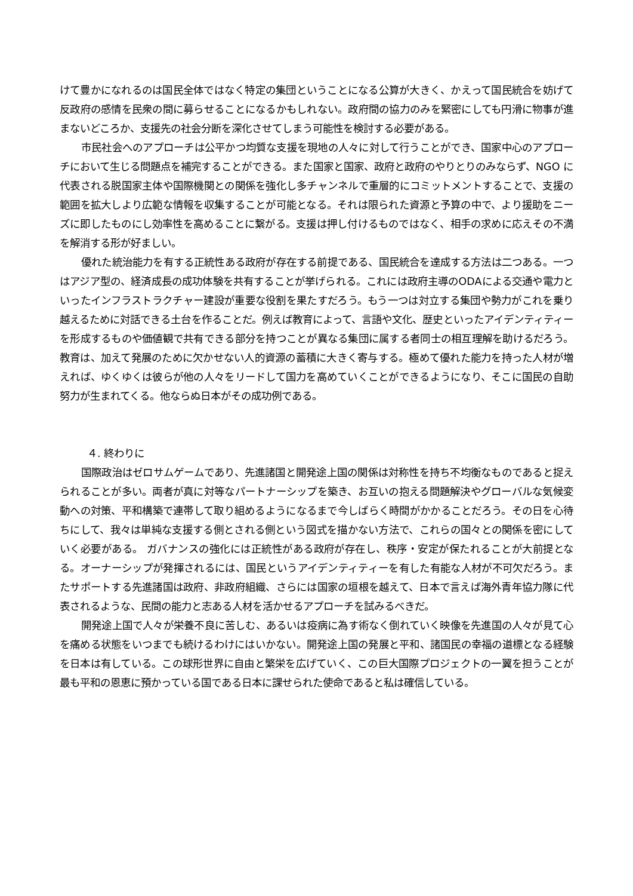けて豊かになれるのは国民全体ではなく特定の集団ということになる公算が大きく、かえって国民統合を妨げて反政府の感情を民衆の間に募らせることになるかもしれない。政府間の協力のみを緊密にしても円滑に物事が進まないどころか、支援先の社会分断を深化させてしまう可能性を検討する必要がある。
市民社会へのアプローチは公平かつ均質な支援を現地の人々に対して行うことができ、国家中心のアプローチにおいて生じる問題点を補完することができる。また国家と国家、政府と政府のやりとりのみならず、NGO に代表される脱国家主体や国際機関との関係を強化し多チャンネルで重層的にコミットメントすることで、支援の範囲を拡大しより広範な情報を収集することが可能となる。それは限られた資源と予算の中で、より援助をニーズに即したものにし効率性を高めることに繋がる。支援は押し付けるものではなく、相手の求めに応えその不満を解消する形が好ましい。
優れた統治能力を有する正統性ある政府が存在する前提である、国民統合を達成する方法は二つある。一つはアジア型の、経済成長の成功体験を共有することが挙げられる。これには政府主導のODAによる交通や電力といったインフラストラクチャー建設が重要な役割を果たすだろう。もう一つは対立する集団や勢力がこれを乗り越えるために対話できる土台を作ることだ。例えば教育によって、言語や文化、歴史といったアイデンティティーを形成するものや価値観で共有できる部分を持つことが異なる集団に属する者同士の相互理解を助けるだろう。教育は、加えて発展のために欠かせない人的資源の蓄積に大きく寄与する。極めて優れた能力を持った人材が増えれば、ゆくゆくは彼らが他の人々をリードして国力を高めていくことができるようになり、そこに国民の自助努力が生まれてくる。他ならぬ日本がその成功例である。
４. 終わりに
国際政治はゼロサムゲームであり、先進諸国と開発途上国の関係は対称性を持ち不均衡なものであると捉えられることが多い。両者が真に対等なパートナーシップを築き、お互いの抱える問題解決やグローバルな気候変動への対策、平和構築で連帯して取り組めるようになるまで今しばらく時間がかかることだろう。その日を心待ちにして、我々は単純な支援する側とされる側という図式を描かない方法で、これらの国々との関係を密にしていく必要がある。 ガバナンスの強化には正統性がある政府が存在し、秩序・安定が保たれることが大前提となる。オーナーシップが発揮されるには、国民というアイデンティティーを有した有能な人材が不可欠だろう。またサポートする先進諸国は政府、非政府組織、さらには国家の垣根を越えて、日本で言えば海外青年協力隊に代表されるような、民間の能力と志ある人材を活かせるアプローチを試みるべきだ。
開発途上国で人々が栄養不良に苦しむ、あるいは疫病に為す術なく倒れていく映像を先進国の人々が見て心を痛める状態をいつまでも続けるわけにはいかない。開発途上国の発展と平和、諸国民の幸福の道標となる経験を日本は有している。この球形世界に自由と繁栄を広げていく、この巨大国際プロジェクトの一翼を担うことが最も平和の恩恵に預かっている国である日本に課せられた使命であると私は確信している。